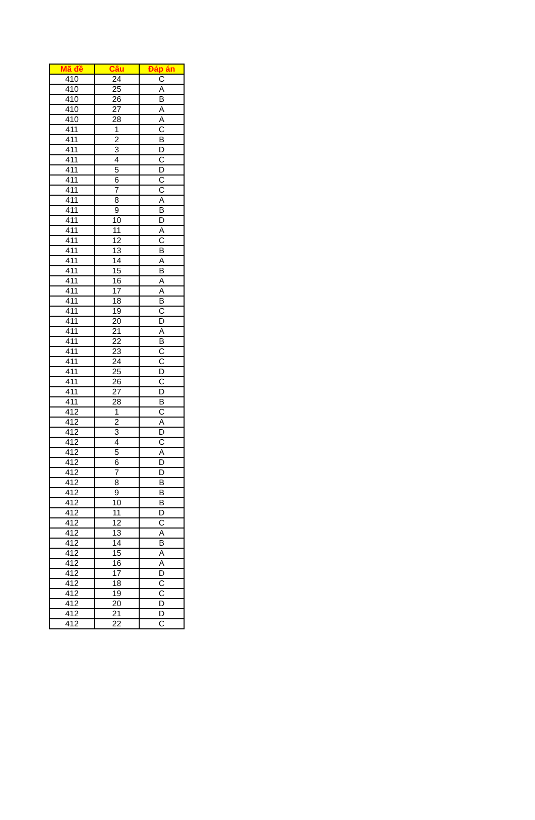| Mã đề | Câu | Đáp án |
| --- | --- | --- |
| 410 | 24 | C |
| 410 | 25 | A |
| 410 | 26 | B |
| 410 | 27 | A |
| 410 | 28 | A |
| 411 | 1 | C |
| 411 | 2 | B |
| 411 | 3 | D |
| 411 | 4 | C |
| 411 | 5 | D |
| 411 | 6 | C |
| 411 | 7 | C |
| 411 | 8 | A |
| 411 | 9 | B |
| 411 | 10 | D |
| 411 | 11 | A |
| 411 | 12 | C |
| 411 | 13 | B |
| 411 | 14 | A |
| 411 | 15 | B |
| 411 | 16 | A |
| 411 | 17 | A |
| 411 | 18 | B |
| 411 | 19 | C |
| 411 | 20 | D |
| 411 | 21 | A |
| 411 | 22 | B |
| 411 | 23 | C |
| 411 | 24 | C |
| 411 | 25 | D |
| 411 | 26 | C |
| 411 | 27 | D |
| 411 | 28 | B |
| 412 | 1 | C |
| 412 | 2 | A |
| 412 | 3 | D |
| 412 | 4 | C |
| 412 | 5 | A |
| 412 | 6 | D |
| 412 | 7 | D |
| 412 | 8 | B |
| 412 | 9 | B |
| 412 | 10 | B |
| 412 | 11 | D |
| 412 | 12 | C |
| 412 | 13 | A |
| 412 | 14 | B |
| 412 | 15 | A |
| 412 | 16 | A |
| 412 | 17 | D |
| 412 | 18 | C |
| 412 | 19 | C |
| 412 | 20 | D |
| 412 | 21 | D |
| 412 | 22 | C |